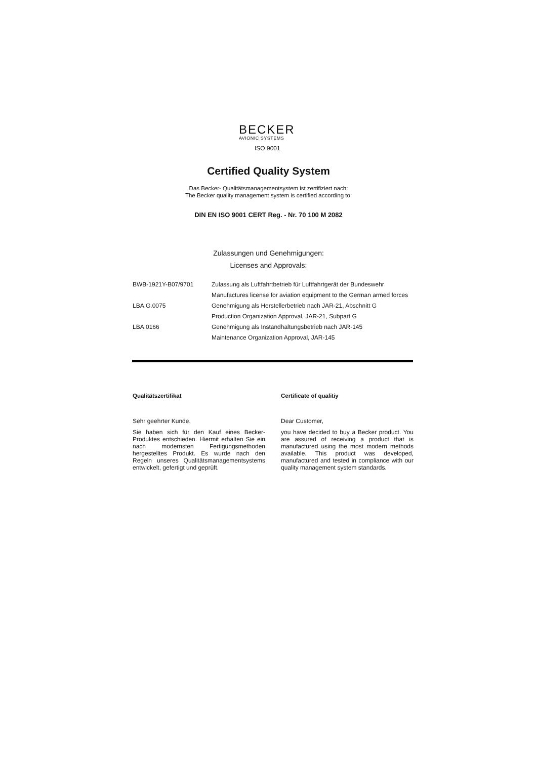BECKER
AVIONIC SYSTEMS
ISO 9001
Certified Quality System
Das Becker- Qualitätsmanagementsystem ist zertifiziert nach:
The Becker quality management system is certified according to:
DIN EN ISO 9001 CERT Reg. - Nr. 70 100 M 2082
Zulassungen und Genehmigungen:
Licenses and Approvals:
| BWB-1921Y-B07/9701 | Zulassung als Luftfahrtbetrieb für Luftfahrtgerät der Bundeswehr |
| | Manufactures license for aviation equipment to the German armed forces |
| LBA.G.0075 | Genehmigung als Herstellerbetrieb nach JAR-21, Abschnitt G |
| | Production Organization Approval, JAR-21, Subpart G |
| LBA.0166 | Genehmigung als Instandhaltungsbetrieb nach JAR-145 |
| | Maintenance Organization Approval, JAR-145 |
Qualitätszertifikat
Sehr geehrter Kunde,
Sie haben sich für den Kauf eines Becker-Produktes entschieden. Hiermit erhalten Sie ein nach modernsten Fertigungsmethoden hergestelltes Produkt. Es wurde nach den Regeln unseres Qualitätsmanagementsystems entwickelt, gefertigt und geprüft.
Certificate of qualitiy
Dear Customer,
you have decided to buy a Becker product. You are assured of receiving a product that is manufactured using the most modern methods available. This product was developed, manufactured and tested in compliance with our quality management system standards.